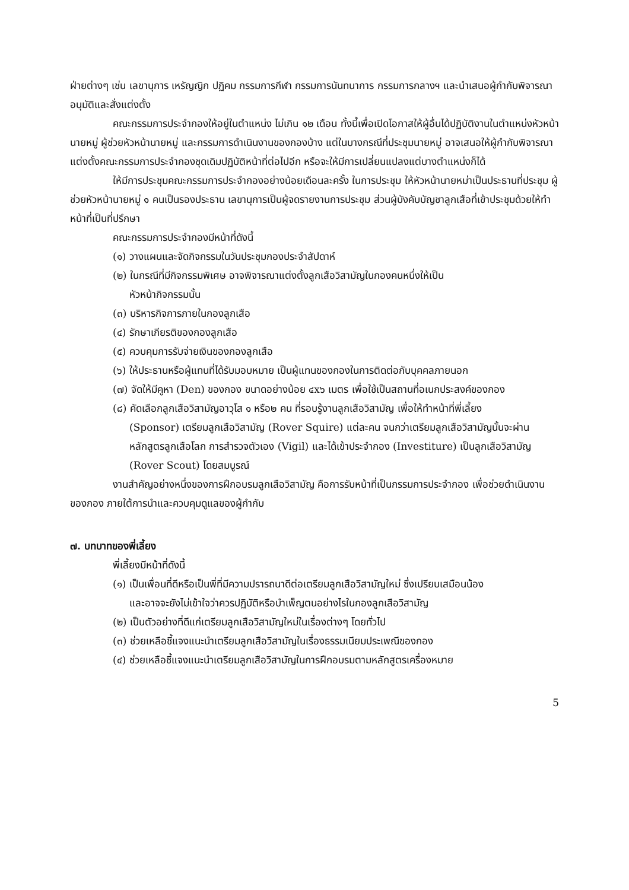ฝ่ายต่างๆ เช่น เลขานุการ เหรัญญิก ปฏิคม กรรมการกีฬา กรรมการนันทนาการ กรรมการกลางฯ และนำเสนอผู้กำกับพิจารณาอนุมัติและสั่งแต่งตั้ง
คณะกรรมการประจำกองให้อยู่ในตำแหน่ง ไม่เกิน ๑๒ เดือน ทั้งนี้เพื่อเปิดโอกาสให้ผู้อื่นได้ปฏิบัติงานในตำแหน่งหัวหน้านายหมู่ ผู้ช่วยหัวหน้านายหมู่ และกรรมการดำเนินงานของกองบ้าง แต่ในบางกรณีที่ประชุมนายหมู่ อาจเสนอให้ผู้กำกับพิจารณาแต่งตั้งคณะกรรมการประจำกองชุดเดิมปฏิบัติหน้าที่ต่อไปอีก หรือจะให้มีการเปลี่ยนแปลงแต่บางตำแหน่งก็ได้
ให้มีการประชุมคณะกรรมการประจำกองอย่างน้อยเดือนละครั้ง ในการประชุม ให้หัวหน้านายหม่าเป็นประธานที่ประชุม ผู้ช่วยหัวหน้านายหมู่ ๑ คนเป็นรองประธาน เลขานุการเป็นผู้จดรายงานการประชุม ส่วนผู้บังคับบัญชาลูกเสือที่เข้าประชุมด้วยให้ทำหน้าที่เป็นที่ปรึกษา
คณะกรรมการประจำกองมีหน้าที่ดังนี้
(๑) วางแผนและจัดกิจกรรมในวันประชุมกองประจำสัปดาห์
(๒) ในกรณีที่มีกิจกรรมพิเศษ อาจพิจารณาแต่งตั้งลูกเสือวิสามัญในกองคนหนึ่งให้เป็น
หัวหน้ากิจกรรมนั้น
(๓) บริหารกิจการภายในกองลูกเสือ
(๔) รักษาเกียรติของกองลูกเสือ
(๕) ควบคุมการรับจ่ายเงินของกองลูกเสือ
(๖) ให้ประธานหรือผู้แทนที่ได้รับมอบหมาย เป็นผู้แทนของกองในการติดต่อกับบุคคลภายนอก
(๗) จัดให้มีคูหา (Den) ของกอง ขนาดอย่างน้อย ๔x๖ เมตร เพื่อใช้เป็นสถานที่อเนกประสงค์ของกอง
(๘) คัดเลือกลูกเสือวิสามัญอาวุโส ๑ หรือ๒ คน ที่รอบรู้งานลูกเสือวิสามัญ เพื่อให้ทำหน้าที่พี่เลี้ยง
(Sponsor) เตรียมลูกเสือวิสามัญ (Rover Squire) แต่ละคน จนกว่าเตรียมลูกเสือวิสามัญนั้นจะผ่านหลักสูตรลูกเสือโลก การสำรวจตัวเอง (Vigil) และได้เข้าประจำกอง (Investiture) เป็นลูกเสือวิสามัญ (Rover Scout) โดยสมบูรณ์
งานสำคัญอย่างหนึ่งของการฝึกอบรมลูกเสือวิสามัญ คือการรับหน้าที่เป็นกรรมการประจำกอง เพื่อช่วยดำเนินงานของกอง ภายใต้การนำและควบคุมดูแลของผู้กำกับ
๗. บทบาทของพี่เลี้ยง
พี่เลี้ยงมีหน้าที่ดังนี้
(๑) เป็นเพื่อนที่ดีหรือเป็นพี่ที่มีความปรารถนาดีต่อเตรียมลูกเสือวิสามัญใหม่ ซึ่งเปรียบเสมือนน้อง
และอาจจะยังไม่เข้าใจว่าควรปฏิบัติหรือบำเพ็ญตนอย่างไรในกองลูกเสือวิสามัญ
(๒) เป็นตัวอย่างที่ดีแก่เตรียมลูกเสือวิสามัญใหม่ในเรื่องต่างๆ โดยทั่วไป
(๓) ช่วยเหลือชี้แจงแนะนำเตรียมลูกเสือวิสามัญในเรื่องธรรมเนียมประเพณีของกอง
(๔) ช่วยเหลือชี้แจงแนะนำเตรียมลูกเสือวิสามัญในการฝึกอบรมตามหลักสูตรเครื่องหมาย
5